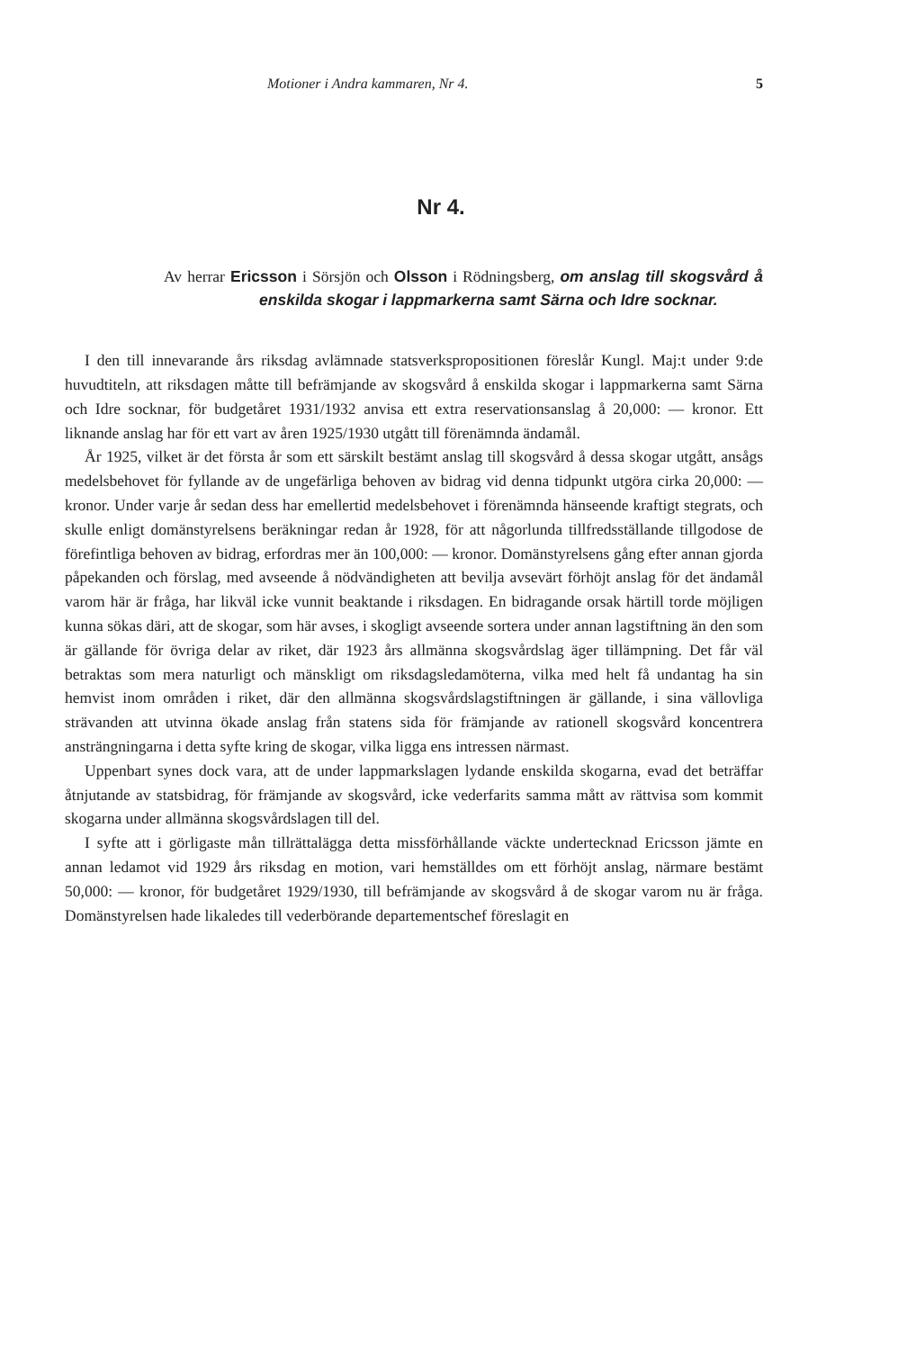Motioner i Andra kammaren, Nr 4. 5
Nr 4.
Av herrar Ericsson i Sörsjön och Olsson i Rödningsberg, om anslag till skogsvård å enskilda skogar i lappmarkerna samt Särna och Idre socknar.
I den till innevarande års riksdag avlämnade statsverkspropositionen föreslår Kungl. Maj:t under 9:de huvudtiteln, att riksdagen måtte till befrämjande av skogsvård å enskilda skogar i lappmarkerna samt Särna och Idre socknar, för budgetåret 1931/1932 anvisa ett extra reservationsanslag å 20,000: — kronor. Ett liknande anslag har för ett vart av åren 1925/1930 utgått till förenämnda ändamål.
År 1925, vilket är det första år som ett särskilt bestämt anslag till skogsvård å dessa skogar utgått, ansågs medelsbehovet för fyllande av de ungefärliga behoven av bidrag vid denna tidpunkt utgöra cirka 20,000: — kronor. Under varje år sedan dess har emellertid medelsbehovet i förenämnda hänseende kraftigt stegrats, och skulle enligt domänstyrelsens beräkningar redan år 1928, för att någorlunda tillfredsställande tillgodose de förefintliga behoven av bidrag, erfordras mer än 100,000: — kronor. Domänstyrelsens gång efter annan gjorda påpekanden och förslag, med avseende å nödvändigheten att bevilja avsevärt förhöjt anslag för det ändamål varom här är fråga, har likväl icke vunnit beaktande i riksdagen. En bidragande orsak härtill torde möjligen kunna sökas däri, att de skogar, som här avses, i skogligt avseende sortera under annan lagstiftning än den som är gällande för övriga delar av riket, där 1923 års allmänna skogsvårdslag äger tillämpning. Det får väl betraktas som mera naturligt och mänskligt om riksdagsledamöterna, vilka med helt få undantag ha sin hemvist inom områden i riket, där den allmänna skogsvårdslagstiftningen är gällande, i sina vällovliga strävanden att utvinna ökade anslag från statens sida för främjande av rationell skogsvård koncentrera ansträngningarna i detta syfte kring de skogar, vilka ligga ens intressen närmast.
Uppenbart synes dock vara, att de under lappmarkslagen lydande enskilda skogarna, evad det beträffar åtnjutande av statsbidrag, för främjande av skogsvård, icke vederfarits samma mått av rättvisa som kommit skogarna under allmänna skogsvårdslagen till del.
I syfte att i görligaste mån tillrättalägga detta missförhållande väckte undertecknad Ericsson jämte en annan ledamot vid 1929 års riksdag en motion, vari hemställdes om ett förhöjt anslag, närmare bestämt 50,000: — kronor, för budgetåret 1929/1930, till befrämjande av skogsvård å de skogar varom nu är fråga. Domänstyrelsen hade likaledes till vederbörande departementschef föreslagit en